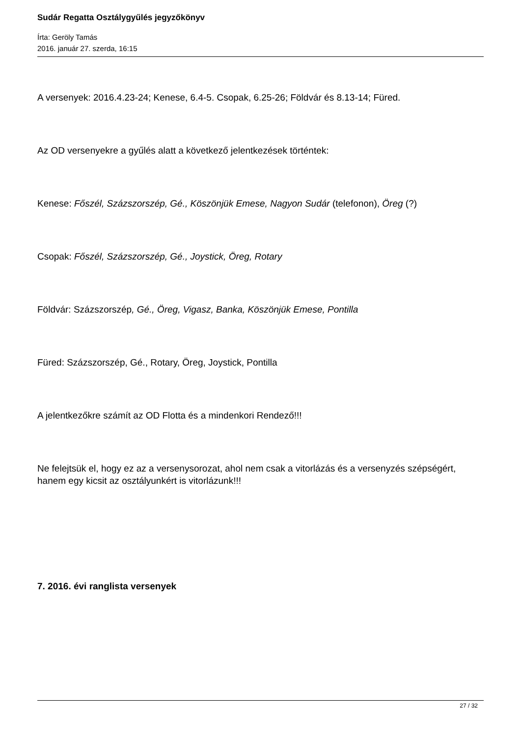Sudár Regatta Osztálygyűlés jegyzőkönyv
Írta: Geröly Tamás
2016. január 27. szerda, 16:15
A versenyek: 2016.4.23-24; Kenese, 6.4-5. Csopak, 6.25-26; Földvár és 8.13-14; Füred.
Az OD versenyekre a gyűlés alatt a következő jelentkezések történtek:
Kenese: Főszél, Százszorszép, Gé., Köszönjük Emese, Nagyon Sudár (telefonon), Öreg (?)
Csopak: Főszél, Százszorszép, Gé., Joystick, Öreg, Rotary
Földvár: Százszorszép, Gé., Öreg, Vigasz, Banka, Köszönjük Emese, Pontilla
Füred: Százszorszép, Gé., Rotary, Öreg, Joystick, Pontilla
A jelentkezőkre számít az OD Flotta és a mindenkori Rendező!!!
Ne felejtsük el, hogy ez az a versenysorozat, ahol nem csak a vitorlázás és a versenyzés szépségért, hanem egy kicsit az osztályunkért is vitorlázunk!!!
7. 2016. évi ranglista versenyek
27 / 32